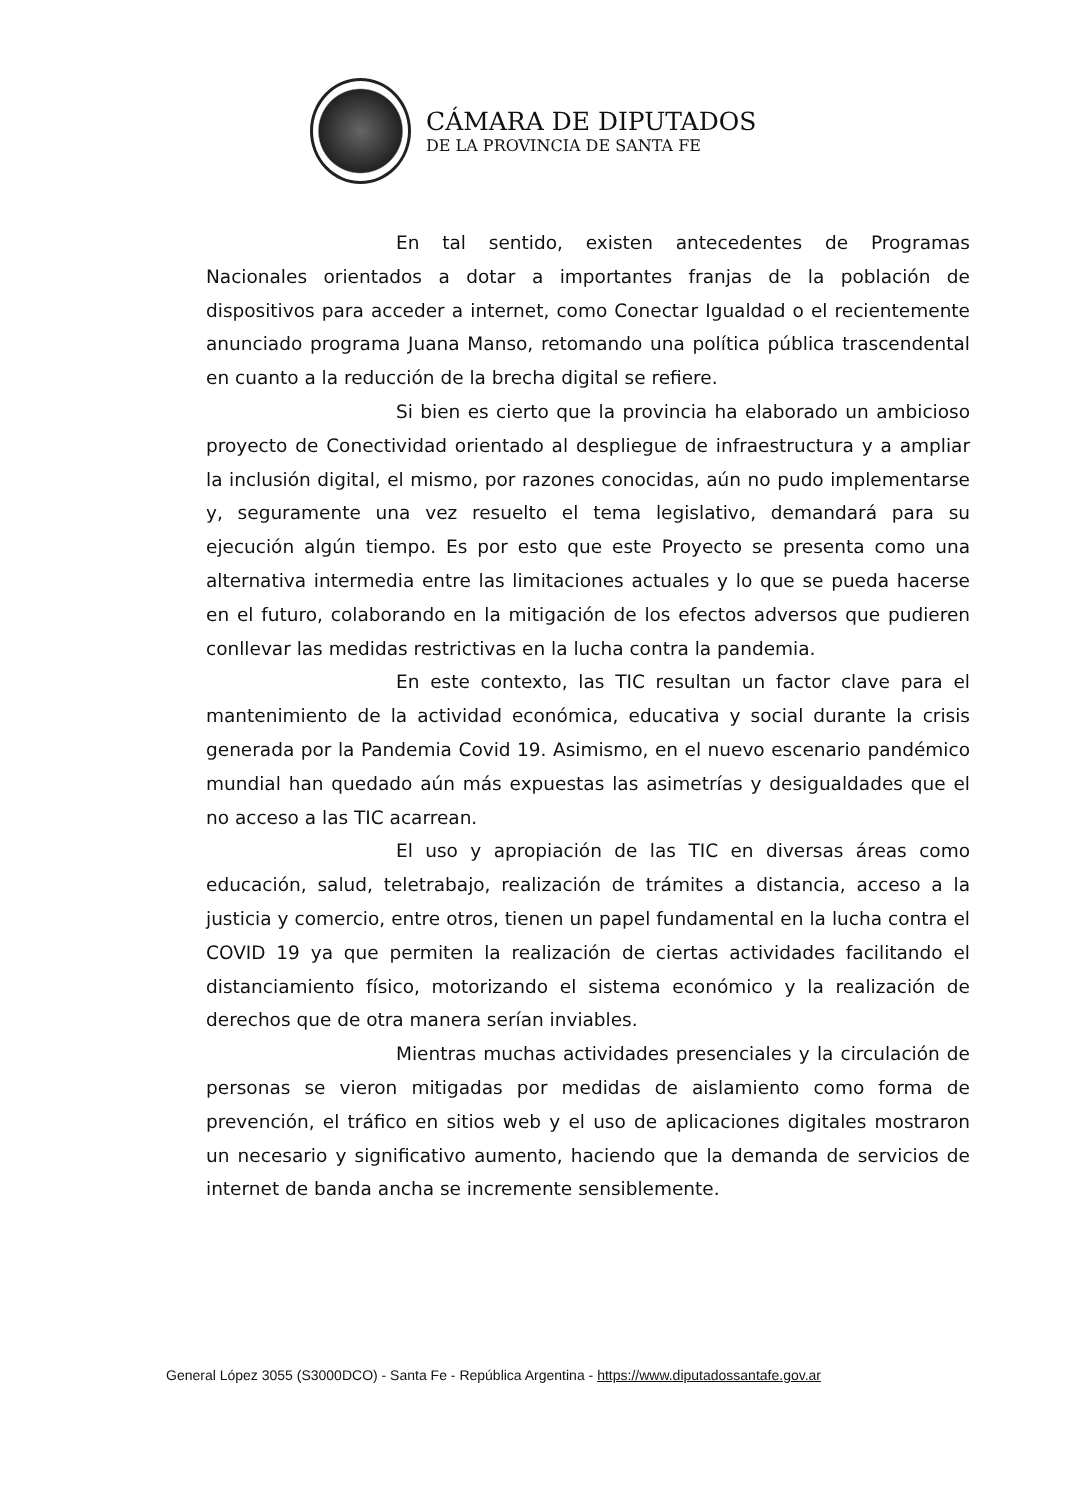CÁMARA DE DIPUTADOS
DE LA PROVINCIA DE SANTA FE
En tal sentido, existen antecedentes de Programas Nacionales orientados a dotar a importantes franjas de la población de dispositivos para acceder a internet, como Conectar Igualdad o el recientemente anunciado programa Juana Manso, retomando una política pública trascendental en cuanto a la reducción de la brecha digital se refiere.
Si bien es cierto que la provincia ha elaborado un ambicioso proyecto de Conectividad orientado al despliegue de infraestructura y a ampliar la inclusión digital, el mismo, por razones conocidas, aún no pudo implementarse y, seguramente una vez resuelto el tema legislativo, demandará para su ejecución algún tiempo. Es por esto que este Proyecto se presenta como una alternativa intermedia entre las limitaciones actuales y lo que se pueda hacerse en el futuro, colaborando en la mitigación de los efectos adversos que pudieren conllevar las medidas restrictivas en la lucha contra la pandemia.
En este contexto, las TIC resultan un factor clave para el mantenimiento de la actividad económica, educativa y social durante la crisis generada por la Pandemia Covid 19. Asimismo, en el nuevo escenario pandémico mundial han quedado aún más expuestas las asimetrías y desigualdades que el no acceso a las TIC acarrean.
El uso y apropiación de las TIC en diversas áreas como educación, salud, teletrabajo, realización de trámites a distancia, acceso a la justicia y comercio, entre otros, tienen un papel fundamental en la lucha contra el COVID 19 ya que permiten la realización de ciertas actividades facilitando el distanciamiento físico, motorizando el sistema económico y la realización de derechos que de otra manera serían inviables.
Mientras muchas actividades presenciales y la circulación de personas se vieron mitigadas por medidas de aislamiento como forma de prevención, el tráfico en sitios web y el uso de aplicaciones digitales mostraron un necesario y significativo aumento, haciendo que la demanda de servicios de internet de banda ancha se incremente sensiblemente.
General López 3055 (S3000DCO) - Santa Fe - República Argentina - https://www.diputadossantafe.gov.ar